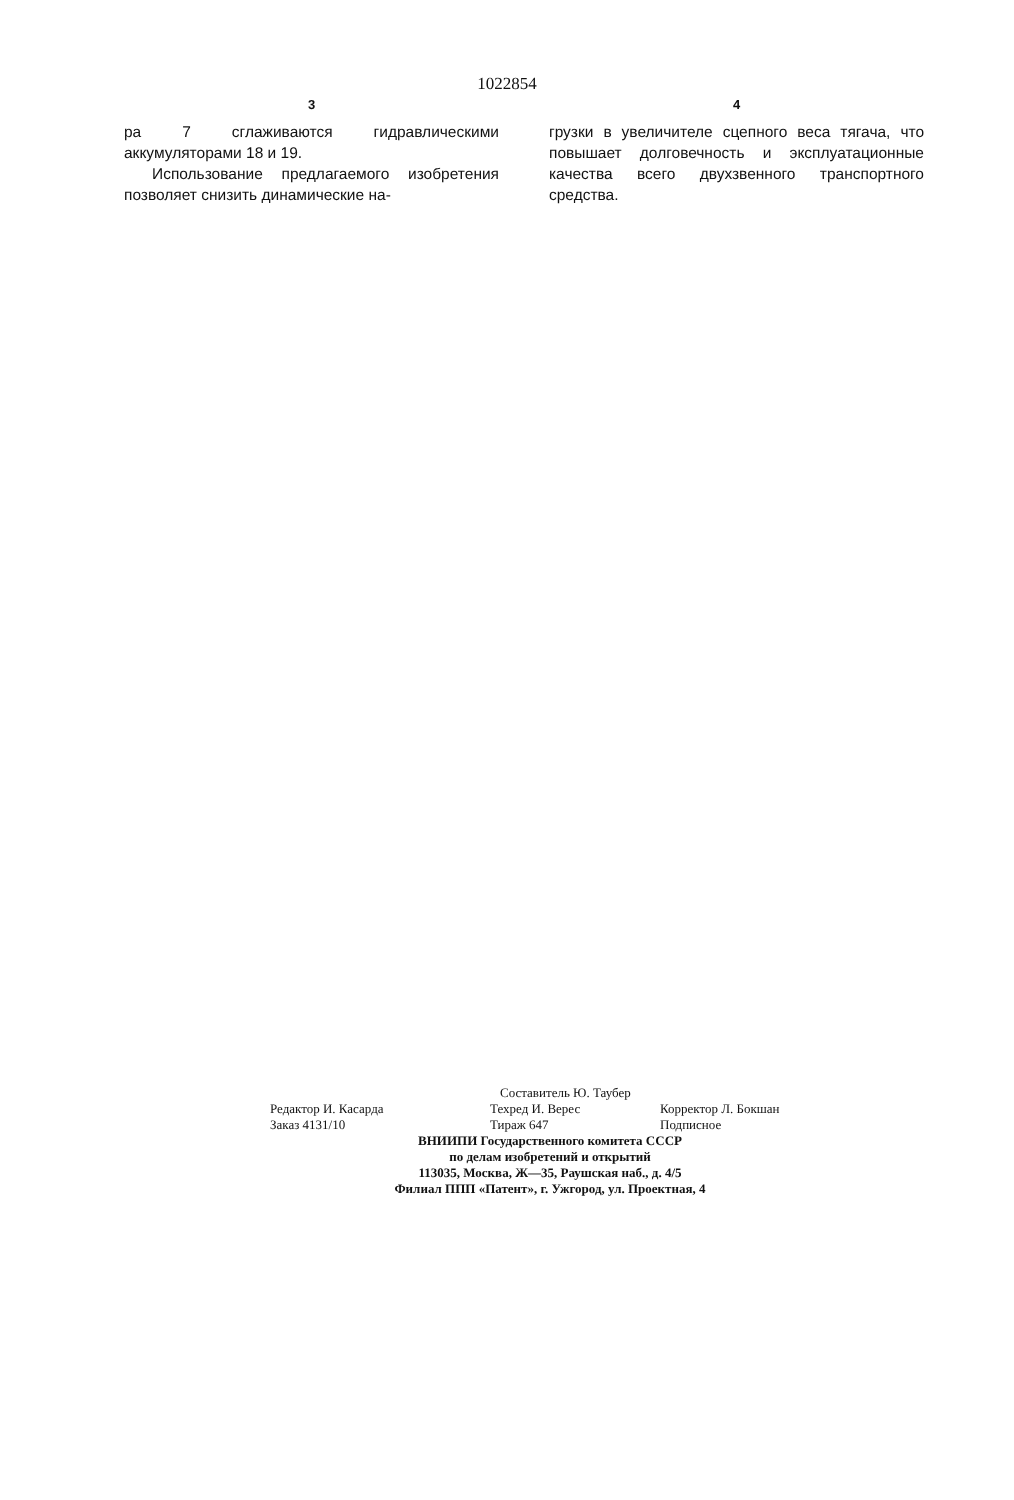1022854
3
ра 7 сглаживаются гидравлическими аккумуляторами 18 и 19.
Использование предлагаемого изобретения позволяет снизить динамические на-
4
грузки в увеличителе сцепного веса тягача, что повышает долговечность и эксплуатационные качества всего двухзвенного транспортного средства.
Составитель Ю. Таубер
Редактор И. Касарда Техред И. Верес Корректор Л. Бокшан
Заказ 4131/10 Тираж 647 Подписное
ВНИИПИ Государственного комитета СССР
по делам изобретений и открытий
113035, Москва, Ж—35, Раушская наб., д. 4/5
Филиал ППП «Патент», г. Ужгород, ул. Проектная, 4